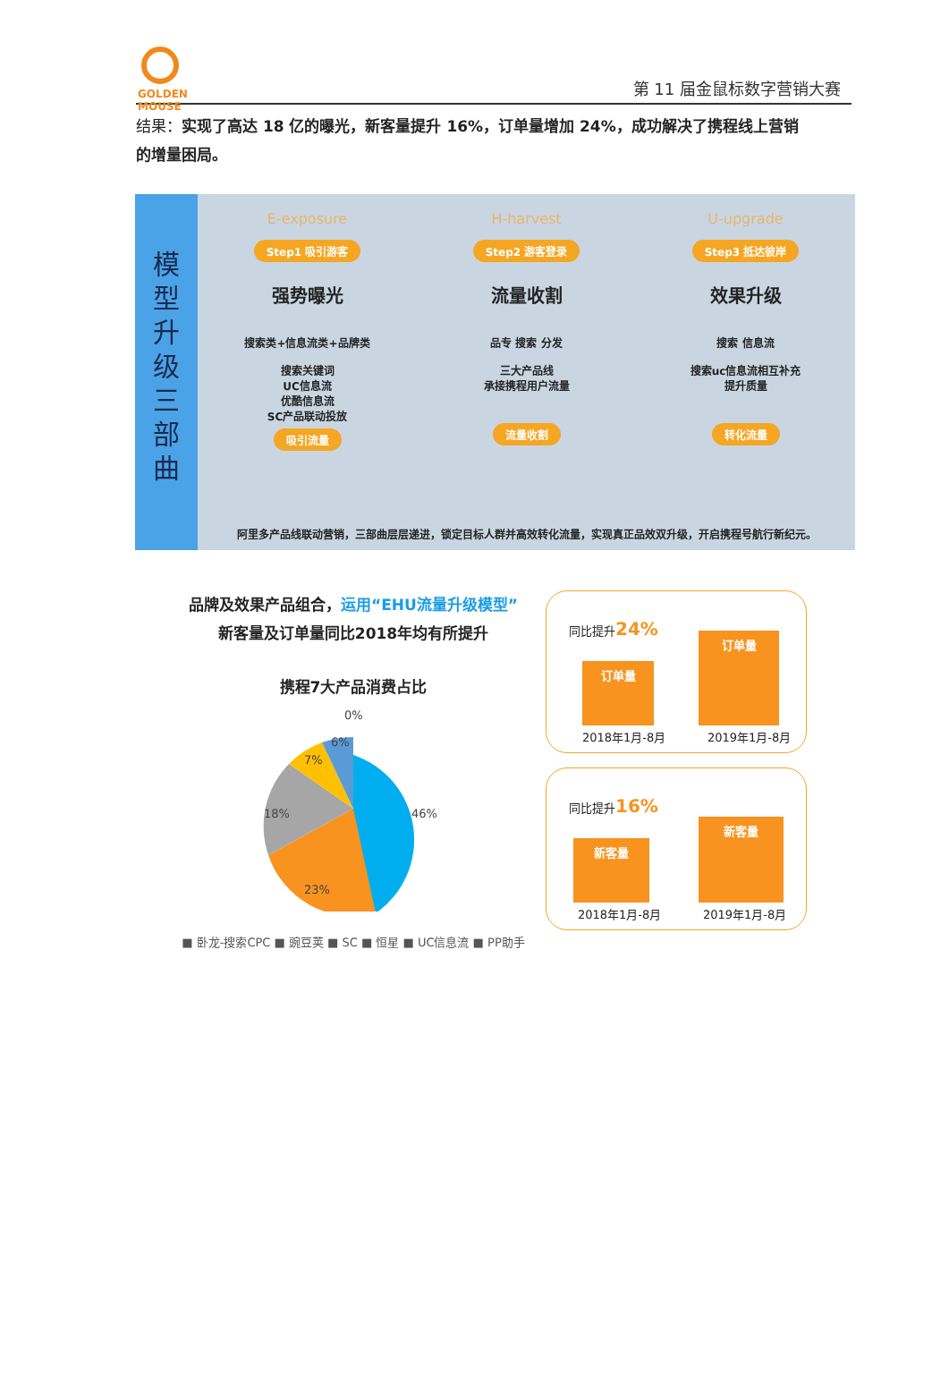GOLDEN
MOUSE
第 11 届金鼠标数字营销大赛
结果：实现了高达 18 亿的曝光，新客量提升 16%，订单量增加 24%，成功解决了携程线上营销的增量困局。
模
型
升
级
三
部
曲
E-exposure
Step1 吸引游客
强势曝光
搜索类+信息流类+品牌类
搜索关键词
UC信息流
优酷信息流
SC产品联动投放
吸引流量
H-harvest
Step2 游客登录
流量收割
品专 搜索 分发
三大产品线
承接携程用户流量
流量收割
U-upgrade
Step3 抵达彼岸
效果升级
搜索 信息流
搜索uc信息流相互补充
提升质量
转化流量
阿里多产品线联动营销，三部曲层层递进，锁定目标人群并高效转化流量，实现真正品效双升级，开启携程号航行新纪元。
品牌及效果产品组合，运用“EHU流量升级模型”
新客量及订单量同比2018年均有所提升
携程7大产品消费占比
0%
46%
23%
18%
7%
6%
■ 卧龙-搜索CPC ■ 豌豆荚 ■ SC ■ 恒星 ■ UC信息流 ■ PP助手
同比提升24%
订单量 订单量
2018年1月-8月 2019年1月-8月
同比提升16%
新客量 新客量
2018年1月-8月 2019年1月-8月